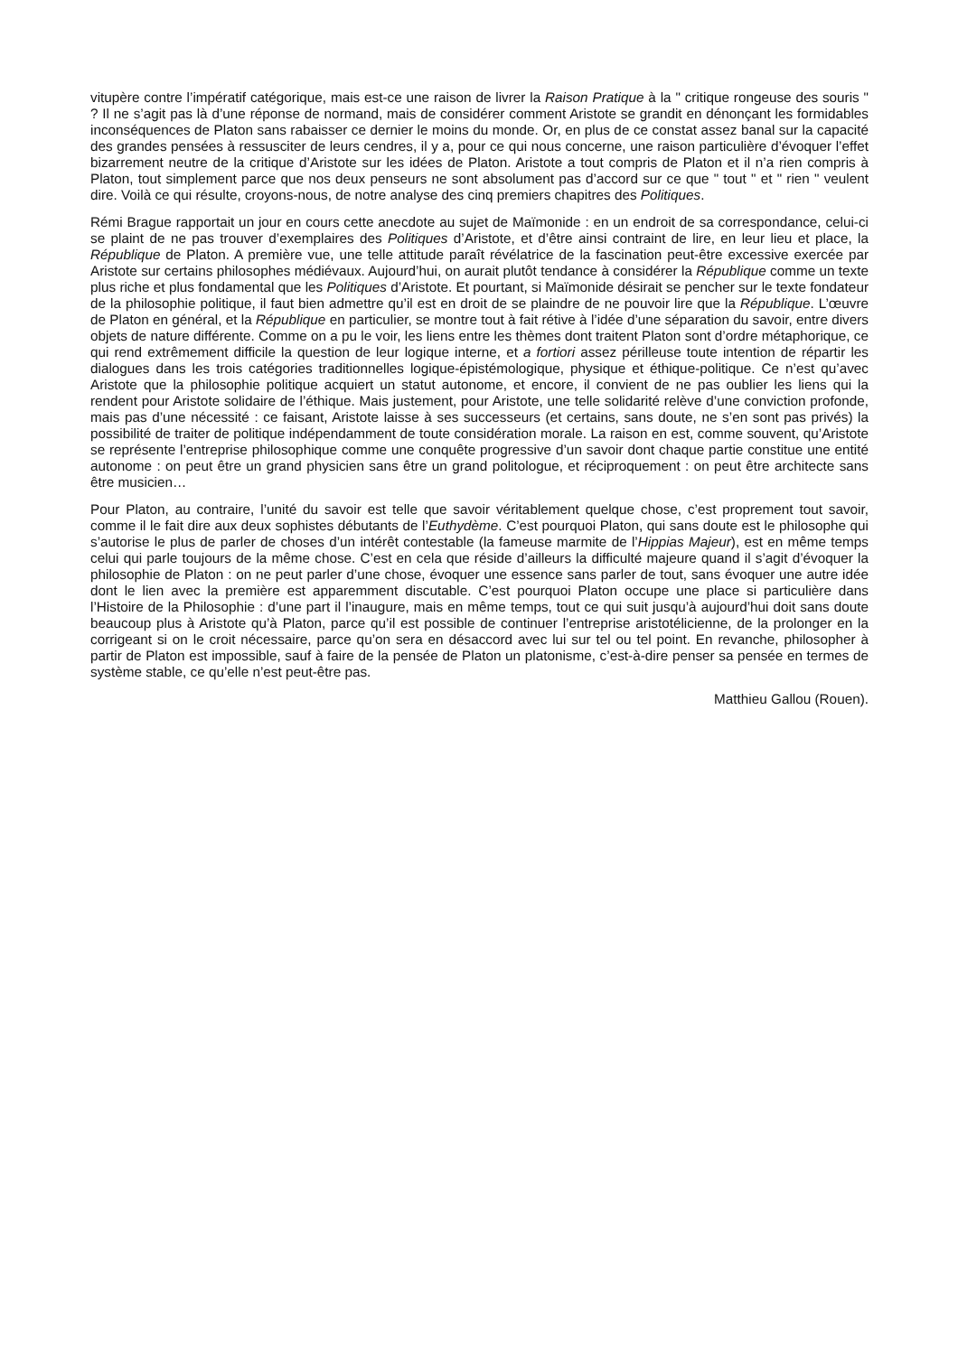vitupère contre l’impératif catégorique, mais est-ce une raison de livrer la Raison Pratique à la " critique rongeuse des souris " ? Il ne s’agit pas là d’une réponse de normand, mais de considérer comment Aristote se grandit en dénonçant les formidables inconséquences de Platon sans rabaisser ce dernier le moins du monde. Or, en plus de ce constat assez banal sur la capacité des grandes pensées à ressusciter de leurs cendres, il y a, pour ce qui nous concerne, une raison particulière d’évoquer l’effet bizarrement neutre de la critique d’Aristote sur les idées de Platon. Aristote a tout compris de Platon et il n’a rien compris à Platon, tout simplement parce que nos deux penseurs ne sont absolument pas d’accord sur ce que " tout " et " rien " veulent dire. Voilà ce qui résulte, croyons-nous, de notre analyse des cinq premiers chapitres des Politiques.
Rémi Brague rapportait un jour en cours cette anecdote au sujet de Maïmonide : en un endroit de sa correspondance, celui-ci se plaint de ne pas trouver d’exemplaires des Politiques d’Aristote, et d’être ainsi contraint de lire, en leur lieu et place, la République de Platon. A première vue, une telle attitude paraît révélatrice de la fascination peut-être excessive exercée par Aristote sur certains philosophes médiévaux. Aujourd’hui, on aurait plutôt tendance à considérer la République comme un texte plus riche et plus fondamental que les Politiques d’Aristote. Et pourtant, si Maïmonide désirait se pencher sur le texte fondateur de la philosophie politique, il faut bien admettre qu’il est en droit de se plaindre de ne pouvoir lire que la République. L’œuvre de Platon en général, et la République en particulier, se montre tout à fait rétive à l’idée d’une séparation du savoir, entre divers objets de nature différente. Comme on a pu le voir, les liens entre les thèmes dont traitent Platon sont d’ordre métaphorique, ce qui rend extrêmement difficile la question de leur logique interne, et a fortiori assez périlleuse toute intention de répartir les dialogues dans les trois catégories traditionnelles logique-épistémologique, physique et éthique-politique. Ce n’est qu’avec Aristote que la philosophie politique acquiert un statut autonome, et encore, il convient de ne pas oublier les liens qui la rendent pour Aristote solidaire de l’éthique. Mais justement, pour Aristote, une telle solidarité relève d’une conviction profonde, mais pas d’une nécessité : ce faisant, Aristote laisse à ses successeurs (et certains, sans doute, ne s’en sont pas privés) la possibilité de traiter de politique indépendamment de toute considération morale. La raison en est, comme souvent, qu’Aristote se représente l’entreprise philosophique comme une conquête progressive d’un savoir dont chaque partie constitue une entité autonome : on peut être un grand physicien sans être un grand politologue, et réciproquement : on peut être architecte sans être musicien…
Pour Platon, au contraire, l’unité du savoir est telle que savoir véritablement quelque chose, c’est proprement tout savoir, comme il le fait dire aux deux sophistes débutants de l’Euthydème. C’est pourquoi Platon, qui sans doute est le philosophe qui s’autorise le plus de parler de choses d’un intérêt contestable (la fameuse marmite de l’Hippias Majeur), est en même temps celui qui parle toujours de la même chose. C’est en cela que réside d’ailleurs la difficulté majeure quand il s’agit d’évoquer la philosophie de Platon : on ne peut parler d’une chose, évoquer une essence sans parler de tout, sans évoquer une autre idée dont le lien avec la première est apparemment discutable. C’est pourquoi Platon occupe une place si particulière dans l’Histoire de la Philosophie : d’une part il l’inaugure, mais en même temps, tout ce qui suit jusqu’à aujourd’hui doit sans doute beaucoup plus à Aristote qu’à Platon, parce qu’il est possible de continuer l’entreprise aristotélicienne, de la prolonger en la corrigeant si on le croit nécessaire, parce qu’on sera en désaccord avec lui sur tel ou tel point. En revanche, philosopher à partir de Platon est impossible, sauf à faire de la pensée de Platon un platonisme, c’est-à-dire penser sa pensée en termes de système stable, ce qu’elle n’est peut-être pas.
Matthieu Gallou (Rouen).